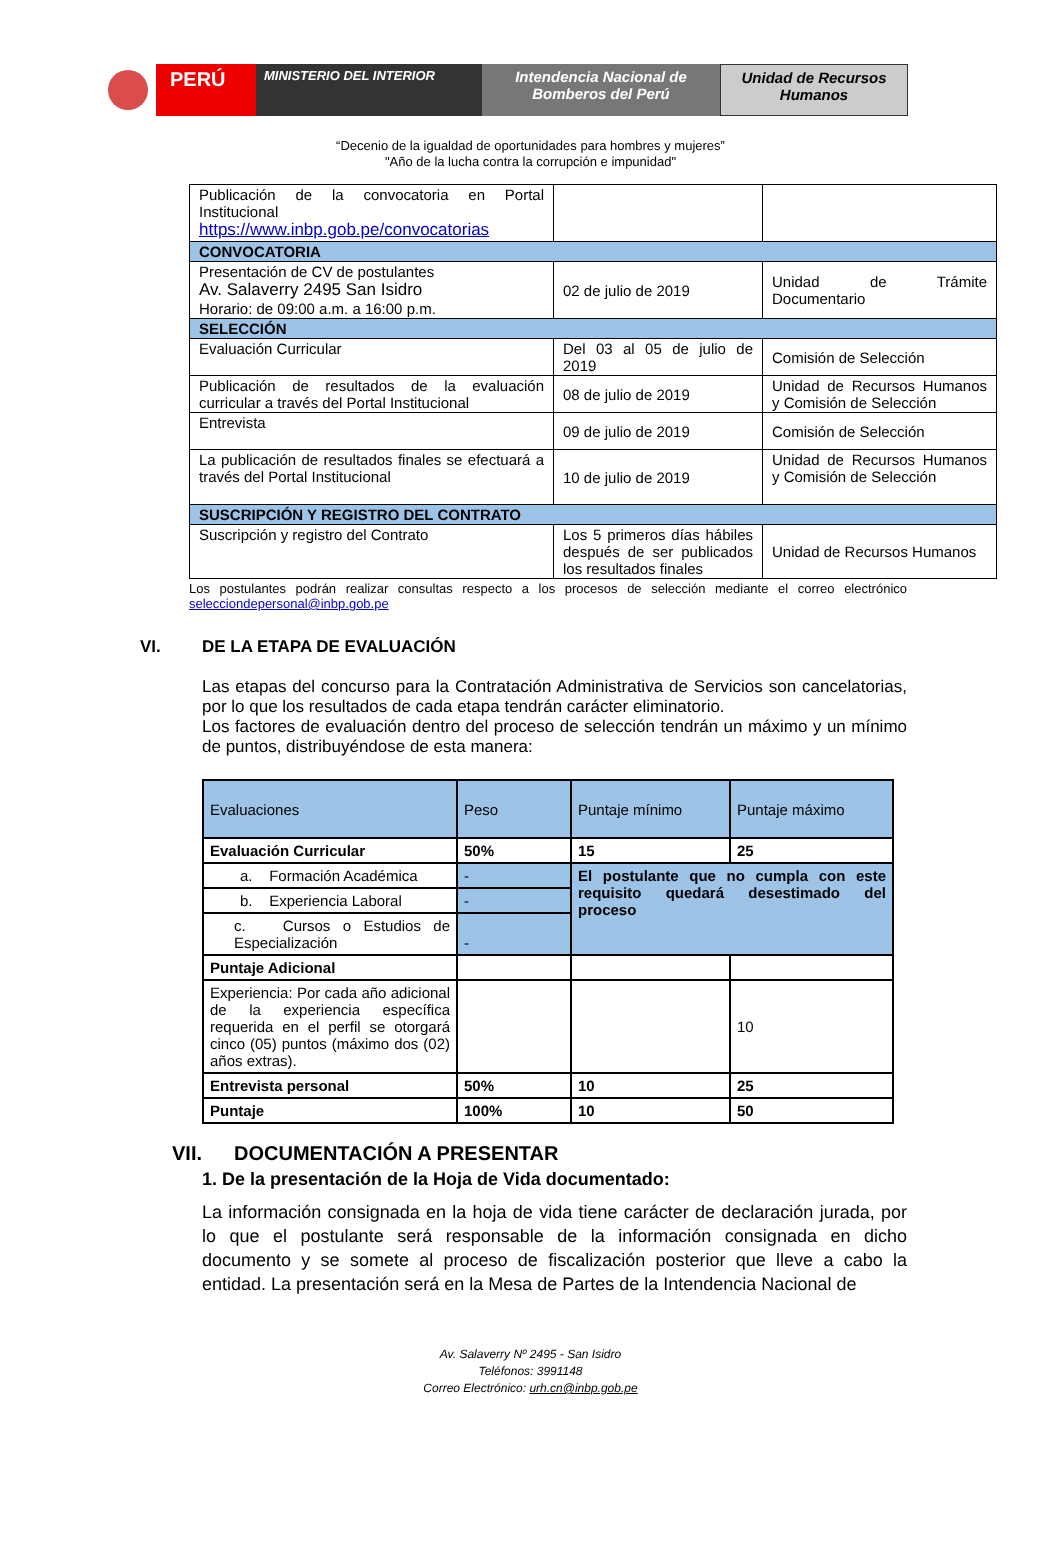PERÚ
MINISTERIO DEL INTERIOR
Intendencia Nacional de Bomberos del Perú
Unidad de Recursos Humanos
“Decenio de la igualdad de oportunidades para hombres y mujeres”
"Año de la lucha contra la corrupción e impunidad"
| Publicación de la convocatoria en Portal Institucional https://www.inbp.gob.pe/convocatorias | | |
| CONVOCATORIA | | |
| Presentación de CV de postulantes Av. Salaverry 2495 San Isidro Horario: de 09:00 a.m. a 16:00 p.m. | 02 de julio de 2019 | Unidad de Trámite Documentario |
| SELECCIÓN | | |
| Evaluación Curricular | Del 03 al 05 de julio de 2019 | Comisión de Selección |
| Publicación de resultados de la evaluación curricular a través del Portal Institucional | 08 de julio de 2019 | Unidad de Recursos Humanos y Comisión de Selección |
| Entrevista | 09 de julio de 2019 | Comisión de Selección |
| La publicación de resultados finales se efectuará a través del Portal Institucional | 10 de julio de 2019 | Unidad de Recursos Humanos y Comisión de Selección |
| SUSCRIPCIÓN Y REGISTRO DEL CONTRATO | | |
| Suscripción y registro del Contrato | Los 5 primeros días hábiles después de ser publicados los resultados finales | Unidad de Recursos Humanos |
Los postulantes podrán realizar consultas respecto a los procesos de selección mediante el correo electrónico selecciondepersonal@inbp.gob.pe
VI. DE LA ETAPA DE EVALUACIÓN
Las etapas del concurso para la Contratación Administrativa de Servicios son cancelatorias, por lo que los resultados de cada etapa tendrán carácter eliminatorio.
Los factores de evaluación dentro del proceso de selección tendrán un máximo y un mínimo de puntos, distribuyéndose de esta manera:
| Evaluaciones | Peso | Puntaje mínimo | Puntaje máximo |
| --- | --- | --- | --- |
| Evaluación Curricular | 50% | 15 | 25 |
| a. Formación Académica | - | El postulante que no cumpla con este requisito quedará desestimado del proceso | |
| b. Experiencia Laboral | - | | |
| c. Cursos o Estudios de Especialización | - | | |
| Puntaje Adicional | | | |
| Experiencia: Por cada año adicional de la experiencia específica requerida en el perfil se otorgará cinco (05) puntos (máximo dos (02) años extras). | | | 10 |
| Entrevista personal | 50% | 10 | 25 |
| Puntaje | 100% | 10 | 50 |
VII. DOCUMENTACIÓN A PRESENTAR
1. De la presentación de la Hoja de Vida documentado:
La información consignada en la hoja de vida tiene carácter de declaración jurada, por lo que el postulante será responsable de la información consignada en dicho documento y se somete al proceso de fiscalización posterior que lleve a cabo la entidad. La presentación será en la Mesa de Partes de la Intendencia Nacional de
Av. Salaverry Nº 2495 - San Isidro
Teléfonos: 3991148
Correo Electrónico: urh.cn@inbp.gob.pe